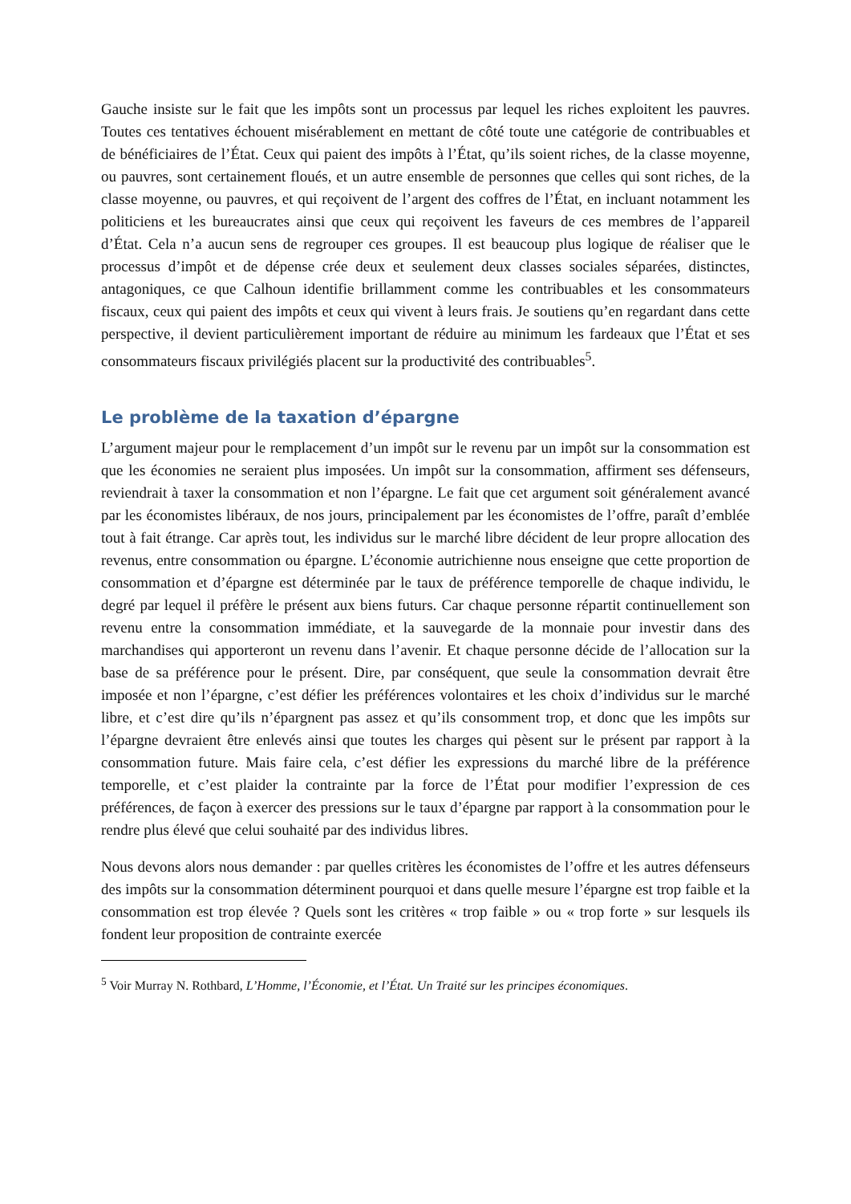Gauche insiste sur le fait que les impôts sont un processus par lequel les riches exploitent les pauvres. Toutes ces tentatives échouent misérablement en mettant de côté toute une catégorie de contribuables et de bénéficiaires de l’État. Ceux qui paient des impôts à l’État, qu’ils soient riches, de la classe moyenne, ou pauvres, sont certainement floués, et un autre ensemble de personnes que celles qui sont riches, de la classe moyenne, ou pauvres, et qui reçoivent de l’argent des coffres de l’État, en incluant notamment les politiciens et les bureaucrates ainsi que ceux qui reçoivent les faveurs de ces membres de l’appareil d’État. Cela n’a aucun sens de regrouper ces groupes. Il est beaucoup plus logique de réaliser que le processus d’impôt et de dépense crée deux et seulement deux classes sociales séparées, distinctes, antagoniques, ce que Calhoun identifie brillamment comme les contribuables et les consommateurs fiscaux, ceux qui paient des impôts et ceux qui vivent à leurs frais. Je soutiens qu’en regardant dans cette perspective, il devient particulièrement important de réduire au minimum les fardeaux que l’État et ses consommateurs fiscaux privilégiés placent sur la productivité des contribuables<sup>5</sup>.
Le problème de la taxation d’épargne
L’argument majeur pour le remplacement d’un impôt sur le revenu par un impôt sur la consommation est que les économies ne seraient plus imposées. Un impôt sur la consommation, affirment ses défenseurs, reviendrait à taxer la consommation et non l’épargne. Le fait que cet argument soit généralement avancé par les économistes libéraux, de nos jours, principalement par les économistes de l’offre, paraît d’emblée tout à fait étrange. Car après tout, les individus sur le marché libre décident de leur propre allocation des revenus, entre consommation ou épargne. L’économie autrichienne nous enseigne que cette proportion de consommation et d’épargne est déterminée par le taux de préférence temporelle de chaque individu, le degré par lequel il préfère le présent aux biens futurs. Car chaque personne répartit continuellement son revenu entre la consommation immédiate, et la sauvegarde de la monnaie pour investir dans des marchandises qui apporteront un revenu dans l’avenir. Et chaque personne décide de l’allocation sur la base de sa préférence pour le présent. Dire, par conséquent, que seule la consommation devrait être imposée et non l’épargne, c’est défier les préférences volontaires et les choix d’individus sur le marché libre, et c’est dire qu’ils n’épargnent pas assez et qu’ils consomment trop, et donc que les impôts sur l’épargne devraient être enlevés ainsi que toutes les charges qui pèsent sur le présent par rapport à la consommation future. Mais faire cela, c’est défier les expressions du marché libre de la préférence temporelle, et c’est plaider la contrainte par la force de l’État pour modifier l’expression de ces préférences, de façon à exercer des pressions sur le taux d’épargne par rapport à la consommation pour le rendre plus élevé que celui souhaité par des individus libres.
Nous devons alors nous demander : par quelles critères les économistes de l’offre et les autres défenseurs des impôts sur la consommation déterminent pourquoi et dans quelle mesure l’épargne est trop faible et la consommation est trop élevée ? Quels sont les critères « trop faible » ou « trop forte » sur lesquels ils fondent leur proposition de contrainte exercée
<sup>5</sup> Voir Murray N. Rothbard, L’Homme, l’Économie, et l’État. Un Traité sur les principes économiques.